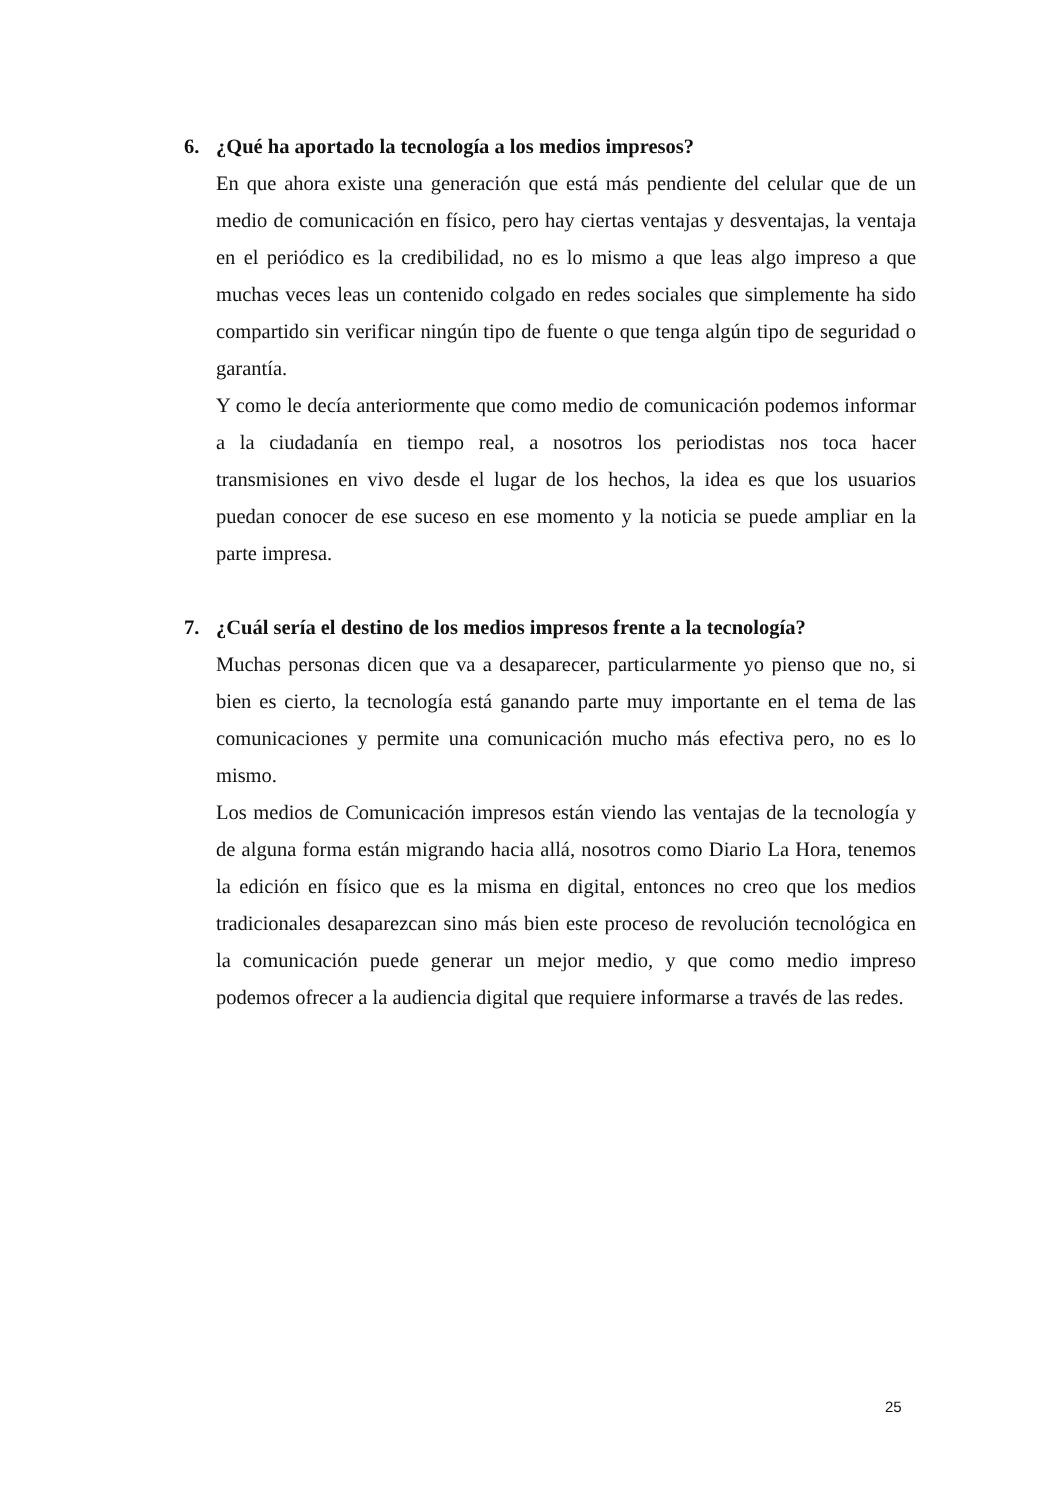6. ¿Qué ha aportado la tecnología a los medios impresos?
En que ahora existe una generación que está más pendiente del celular que de un medio de comunicación en físico, pero hay ciertas ventajas y desventajas, la ventaja en el periódico es la credibilidad, no es lo mismo a que leas algo impreso a que muchas veces leas un contenido colgado en redes sociales que simplemente ha sido compartido sin verificar ningún tipo de fuente o que tenga algún tipo de seguridad o garantía.
Y como le decía anteriormente que como medio de comunicación podemos informar a la ciudadanía en tiempo real, a nosotros los periodistas nos toca hacer transmisiones en vivo desde el lugar de los hechos, la idea es que los usuarios puedan conocer de ese suceso en ese momento y la noticia se puede ampliar en la parte impresa.
7. ¿Cuál sería el destino de los medios impresos frente a la tecnología?
Muchas personas dicen que va a desaparecer, particularmente yo pienso que no, si bien es cierto, la tecnología está ganando parte muy importante en el tema de las comunicaciones y permite una comunicación mucho más efectiva pero, no es lo mismo.
Los medios de Comunicación impresos están viendo las ventajas de la tecnología y de alguna forma están migrando hacia allá, nosotros como Diario La Hora, tenemos la edición en físico que es la misma en digital, entonces no creo que los medios tradicionales desaparezcan sino más bien este proceso de revolución tecnológica en la comunicación puede generar un mejor medio, y que como medio impreso podemos ofrecer a la audiencia digital que requiere informarse a través de las redes.
25